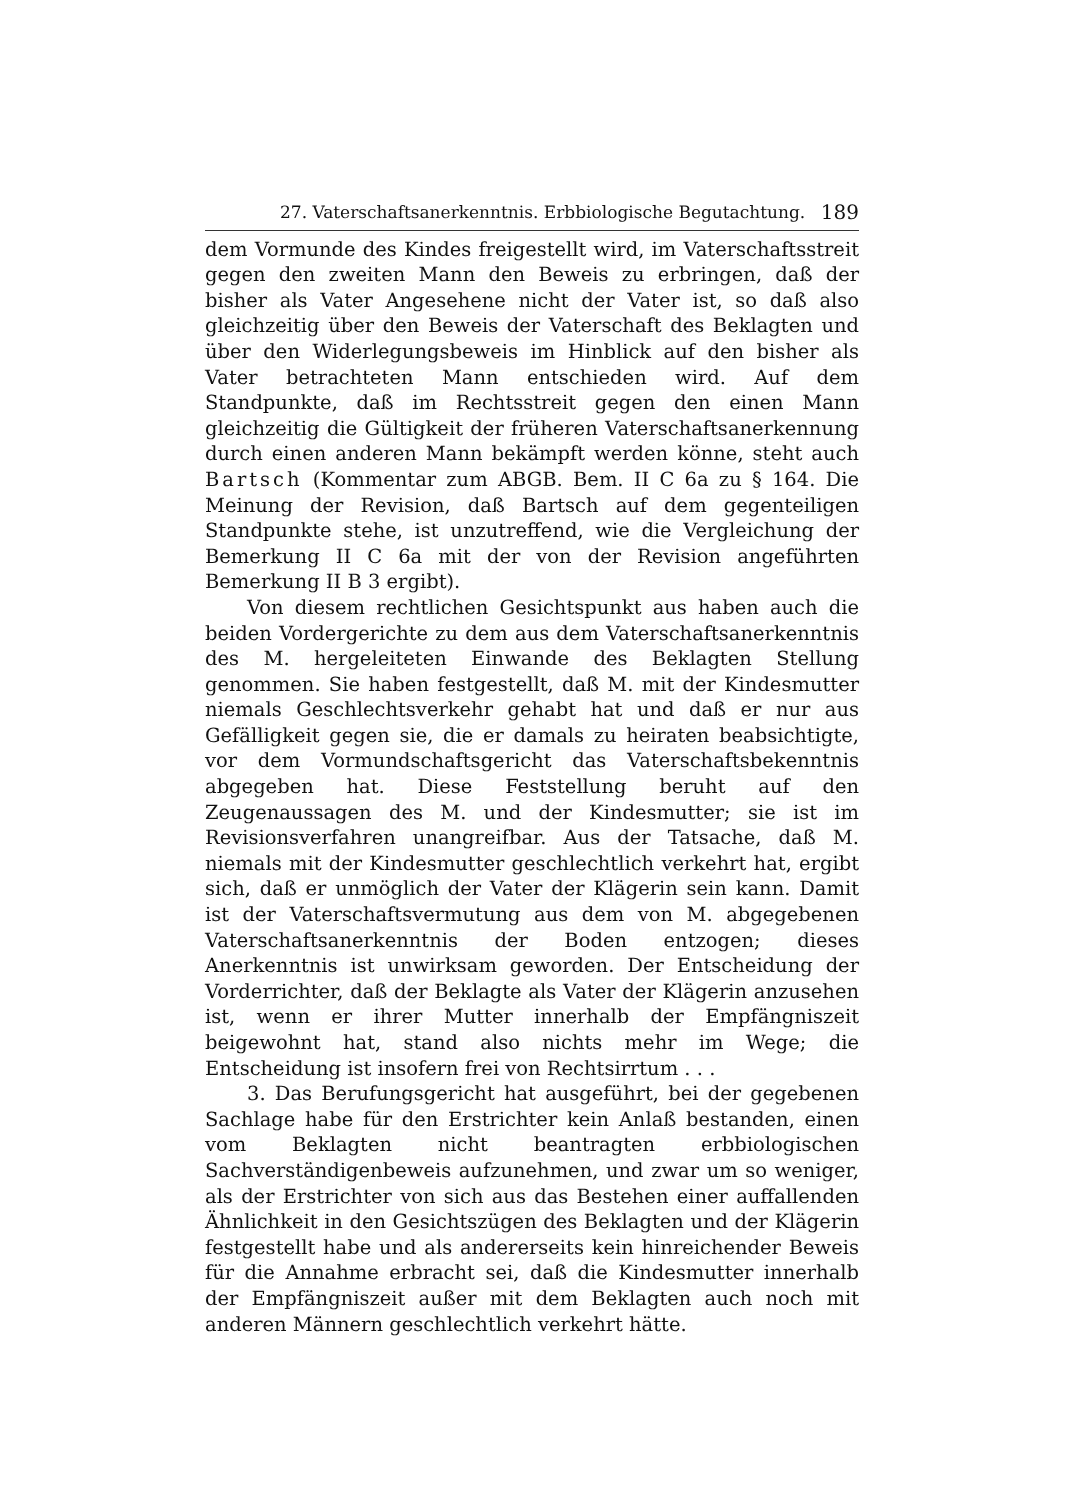27. Vaterschaftsanerkenntnis. Erbbiologische Begutachtung. 189
dem Vormunde des Kindes freigestellt wird, im Vaterschaftsstreit gegen den zweiten Mann den Beweis zu erbringen, daß der bisher als Vater Angesehene nicht der Vater ist, so daß also gleichzeitig über den Beweis der Vaterschaft des Beklagten und über den Widerlegungsbeweis im Hinblick auf den bisher als Vater betrachteten Mann entschieden wird. Auf dem Standpunkte, daß im Rechtsstreit gegen den einen Mann gleichzeitig die Gültigkeit der früheren Vaterschaftsanerkennung durch einen anderen Mann bekämpft werden könne, steht auch Bartsch (Kommentar zum ABGB. Bem. II C 6a zu § 164. Die Meinung der Revision, daß Bartsch auf dem gegenteiligen Standpunkte stehe, ist unzutreffend, wie die Vergleichung der Bemerkung II C 6a mit der von der Revision angeführten Bemerkung II B 3 ergibt).
Von diesem rechtlichen Gesichtspunkt aus haben auch die beiden Vordergerichte zu dem aus dem Vaterschaftsanerkenntnis des M. hergeleiteten Einwande des Beklagten Stellung genommen. Sie haben festgestellt, daß M. mit der Kindesmutter niemals Geschlechtsverkehr gehabt hat und daß er nur aus Gefälligkeit gegen sie, die er damals zu heiraten beabsichtigte, vor dem Vormundschaftsgericht das Vaterschaftsbekenntnis abgegeben hat. Diese Feststellung beruht auf den Zeugenaussagen des M. und der Kindesmutter; sie ist im Revisionsverfahren unangreifbar. Aus der Tatsache, daß M. niemals mit der Kindesmutter geschlechtlich verkehrt hat, ergibt sich, daß er unmöglich der Vater der Klägerin sein kann. Damit ist der Vaterschaftsvermutung aus dem von M. abgegebenen Vaterschaftsanerkenntnis der Boden entzogen; dieses Anerkenntnis ist unwirksam geworden. Der Entscheidung der Vorderrichter, daß der Beklagte als Vater der Klägerin anzusehen ist, wenn er ihrer Mutter innerhalb der Empfängniszeit beigewohnt hat, stand also nichts mehr im Wege; die Entscheidung ist insofern frei von Rechtsirrtum . . .
3. Das Berufungsgericht hat ausgeführt, bei der gegebenen Sachlage habe für den Erstrichter kein Anlaß bestanden, einen vom Beklagten nicht beantragten erbbiologischen Sachverständigenbeweis aufzunehmen, und zwar um so weniger, als der Erstrichter von sich aus das Bestehen einer auffallenden Ähnlichkeit in den Gesichtszügen des Beklagten und der Klägerin festgestellt habe und als andererseits kein hinreichender Beweis für die Annahme erbracht sei, daß die Kindesmutter innerhalb der Empfängniszeit außer mit dem Beklagten auch noch mit anderen Männern geschlechtlich verkehrt hätte.